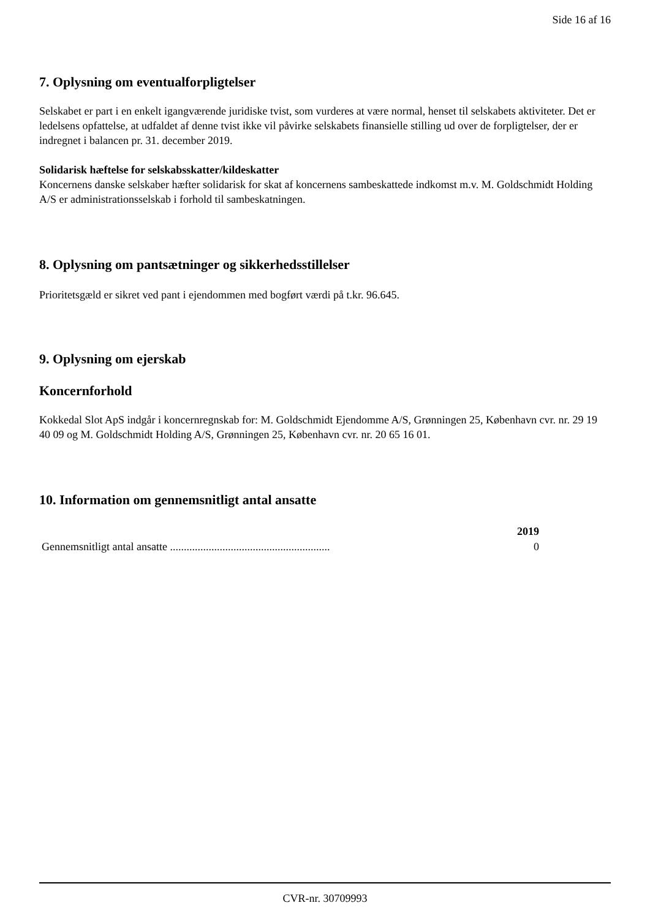Side 16 af 16
7. Oplysning om eventualforpligtelser
Selskabet er part i en enkelt igangværende juridiske tvist, som vurderes at være normal, henset til selskabets aktiviteter. Det er ledelsens opfattelse, at udfaldet af denne tvist ikke vil påvirke selskabets finansielle stilling ud over de forpligtelser, der er indregnet i balancen pr. 31. december 2019.
Solidarisk hæftelse for selskabsskatter/kildeskatter
Koncernens danske selskaber hæfter solidarisk for skat af koncernens sambeskattede indkomst m.v. M. Goldschmidt Holding A/S er administrationsselskab i forhold til sambeskatningen.
8. Oplysning om pantsætninger og sikkerhedsstillelser
Prioritetsgæld er sikret ved pant i ejendommen med bogført værdi på t.kr. 96.645.
9. Oplysning om ejerskab
Koncernforhold
Kokkedal Slot ApS indgår i koncernregnskab for: M. Goldschmidt Ejendomme A/S, Grønningen 25, København cvr. nr. 29 19 40 09 og M. Goldschmidt Holding A/S, Grønningen 25, København cvr. nr. 20 65 16 01.
10. Information om gennemsnitligt antal ansatte
| | 2019 |
| --- | --- |
| Gennemsnitligt antal ansatte .......................................................... | 0 |
CVR-nr. 30709993